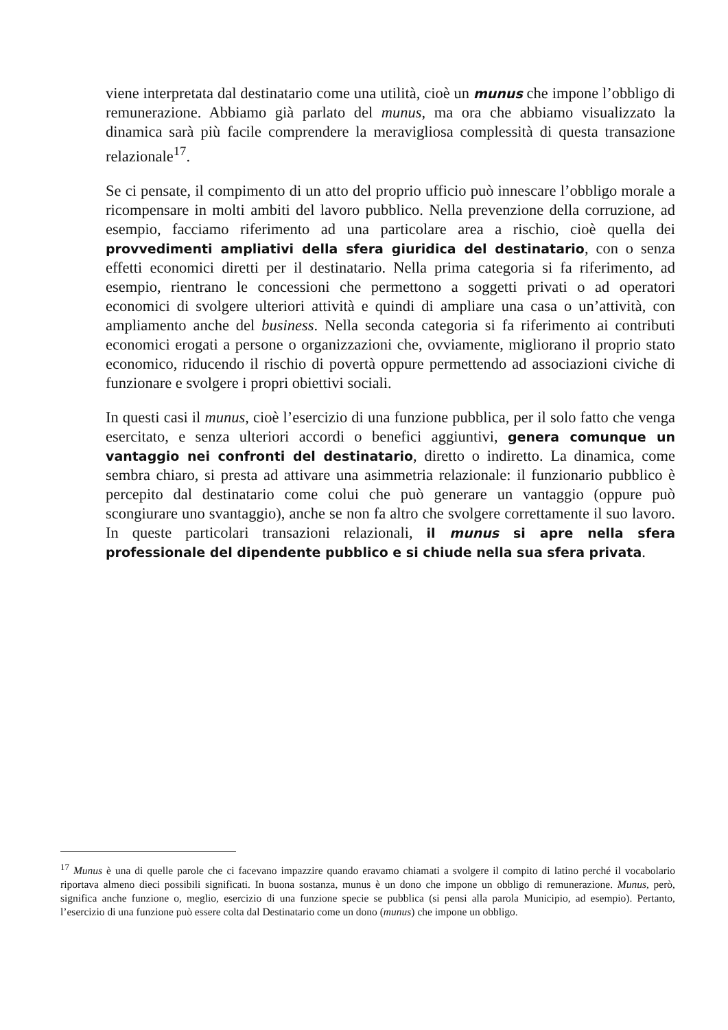viene interpretata dal destinatario come una utilità, cioè un munus che impone l’obbligo di remunerazione. Abbiamo già parlato del munus, ma ora che abbiamo visualizzato la dinamica sarà più facile comprendere la meravigliosa complessità di questa transazione relazionale<sup>17</sup>.
Se ci pensate, il compimento di un atto del proprio ufficio può innescare l’obbligo morale a ricompensare in molti ambiti del lavoro pubblico. Nella prevenzione della corruzione, ad esempio, facciamo riferimento ad una particolare area a rischio, cioè quella dei provvedimenti ampliativi della sfera giuridica del destinatario, con o senza effetti economici diretti per il destinatario. Nella prima categoria si fa riferimento, ad esempio, rientrano le concessioni che permettono a soggetti privati o ad operatori economici di svolgere ulteriori attività e quindi di ampliare una casa o un’attività, con ampliamento anche del business. Nella seconda categoria si fa riferimento ai contributi economici erogati a persone o organizzazioni che, ovviamente, migliorano il proprio stato economico, riducendo il rischio di povertà oppure permettendo ad associazioni civiche di funzionare e svolgere i propri obiettivi sociali.
In questi casi il munus, cioè l’esercizio di una funzione pubblica, per il solo fatto che venga esercitato, e senza ulteriori accordi o benefici aggiuntivi, genera comunque un vantaggio nei confronti del destinatario, diretto o indiretto. La dinamica, come sembra chiaro, si presta ad attivare una asimmetria relazionale: il funzionario pubblico è percepito dal destinatario come colui che può generare un vantaggio (oppure può scongiurare uno svantaggio), anche se non fa altro che svolgere correttamente il suo lavoro. In queste particolari transazioni relazionali, il munus si apre nella sfera professionale del dipendente pubblico e si chiude nella sua sfera privata.
<sup>17</sup> Munus è una di quelle parole che ci facevano impazzire quando eravamo chiamati a svolgere il compito di latino perché il vocabolario riportava almeno dieci possibili significati. In buona sostanza, munus è un dono che impone un obbligo di remunerazione. Munus, però, significa anche funzione o, meglio, esercizio di una funzione specie se pubblica (si pensi alla parola Municipio, ad esempio). Pertanto, l’esercizio di una funzione può essere colta dal Destinatario come un dono (munus) che impone un obbligo.